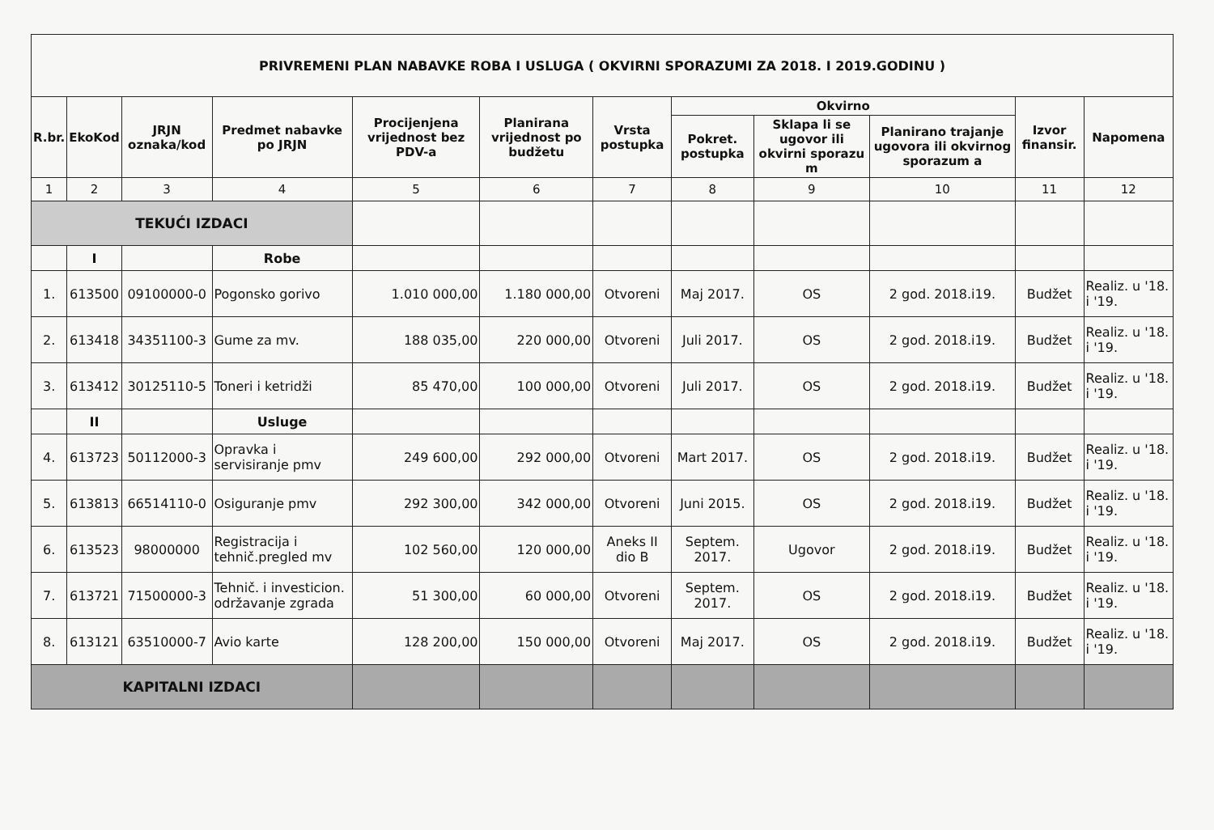| PRIVREMENI PLAN NABAVKE ROBA I USLUGA ( OKVIRNI SPORAZUMI ZA 2018. I 2019.GODINU ) | | | | | | | | | | | |
| --- | --- | --- | --- | --- | --- | --- | --- | --- | --- | --- | --- |
| R.br. | EkoKod | JRJN oznaka/kod | Predmet nabavke po JRJN | Procijenjena vrijednost bez PDV-a | Planirana vrijednost po budžetu | Vrsta postupka | Okvirno | | | Izvor finansir. | Napomena |
| | | | | | | | Pokret. postupka | Sklapa li se ugovor ili okvirni sporazu m | Planirano trajanje ugovora ili okvirnog sporazum a | | |
| 1 | 2 | 3 | 4 | 5 | 6 | 7 | 8 | 9 | 10 | 11 | 12 |
| TEKUĆI IZDACI | | | | | | | | | | | |
| | I | | Robe | | | | | | | | |
| 1. | 613500 | 09100000-0 | Pogonsko gorivo | 1.010 000,00 | 1.180 000,00 | Otvoreni | Maj 2017. | OS | 2 god. 2018.i19. | Budžet | Realiz. u '18. i '19. |
| 2. | 613418 | 34351100-3 | Gume za mv. | 188 035,00 | 220 000,00 | Otvoreni | Juli 2017. | OS | 2 god. 2018.i19. | Budžet | Realiz. u '18. i '19. |
| 3. | 613412 | 30125110-5 | Toneri i ketridži | 85 470,00 | 100 000,00 | Otvoreni | Juli 2017. | OS | 2 god. 2018.i19. | Budžet | Realiz. u '18. i '19. |
| | II | | Usluge | | | | | | | | |
| 4. | 613723 | 50112000-3 | Opravka i servisiranje pmv | 249 600,00 | 292 000,00 | Otvoreni | Mart 2017. | OS | 2 god. 2018.i19. | Budžet | Realiz. u '18. i '19. |
| 5. | 613813 | 66514110-0 | Osiguranje pmv | 292 300,00 | 342 000,00 | Otvoreni | Juni 2015. | OS | 2 god. 2018.i19. | Budžet | Realiz. u '18. i '19. |
| 6. | 613523 | 98000000 | Registracija i tehnič.pregled mv | 102 560,00 | 120 000,00 | Aneks II dio B | Septem. 2017. | Ugovor | 2 god. 2018.i19. | Budžet | Realiz. u '18. i '19. |
| 7. | 613721 | 71500000-3 | Tehnič. i investicion. održavanje zgrada | 51 300,00 | 60 000,00 | Otvoreni | Septem. 2017. | OS | 2 god. 2018.i19. | Budžet | Realiz. u '18. i '19. |
| 8. | 613121 | 63510000-7 | Avio karte | 128 200,00 | 150 000,00 | Otvoreni | Maj 2017. | OS | 2 god. 2018.i19. | Budžet | Realiz. u '18. i '19. |
| KAPITALNI IZDACI | | | | | | | | | | | |